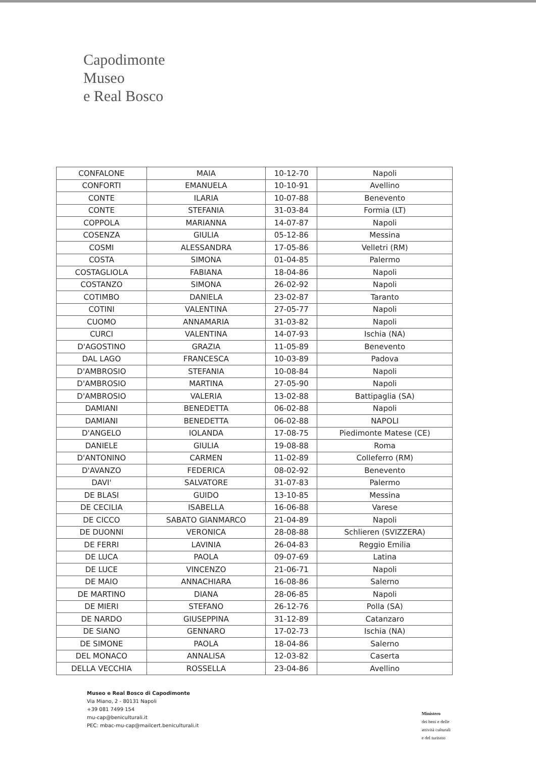Capodimonte
Museo
e Real Bosco
| CONFALONE | MAIA | 10-12-70 | Napoli |
| CONFORTI | EMANUELA | 10-10-91 | Avellino |
| CONTE | ILARIA | 10-07-88 | Benevento |
| CONTE | STEFANIA | 31-03-84 | Formia (LT) |
| COPPOLA | MARIANNA | 14-07-87 | Napoli |
| COSENZA | GIULIA | 05-12-86 | Messina |
| COSMI | ALESSANDRA | 17-05-86 | Velletri (RM) |
| COSTA | SIMONA | 01-04-85 | Palermo |
| COSTAGLIOLA | FABIANA | 18-04-86 | Napoli |
| COSTANZO | SIMONA | 26-02-92 | Napoli |
| COTIMBO | DANIELA | 23-02-87 | Taranto |
| COTINI | VALENTINA | 27-05-77 | Napoli |
| CUOMO | ANNAMARIA | 31-03-82 | Napoli |
| CURCI | VALENTINA | 14-07-93 | Ischia (NA) |
| D'AGOSTINO | GRAZIA | 11-05-89 | Benevento |
| DAL LAGO | FRANCESCA | 10-03-89 | Padova |
| D'AMBROSIO | STEFANIA | 10-08-84 | Napoli |
| D'AMBROSIO | MARTINA | 27-05-90 | Napoli |
| D'AMBROSIO | VALERIA | 13-02-88 | Battipaglia (SA) |
| DAMIANI | BENEDETTA | 06-02-88 | Napoli |
| DAMIANI | BENEDETTA | 06-02-88 | NAPOLI |
| D'ANGELO | IOLANDA | 17-08-75 | Piedimonte Matese (CE) |
| DANIELE | GIULIA | 19-08-88 | Roma |
| D'ANTONINO | CARMEN | 11-02-89 | Colleferro (RM) |
| D'AVANZO | FEDERICA | 08-02-92 | Benevento |
| DAVI' | SALVATORE | 31-07-83 | Palermo |
| DE BLASI | GUIDO | 13-10-85 | Messina |
| DE CECILIA | ISABELLA | 16-06-88 | Varese |
| DE CICCO | SABATO GIANMARCO | 21-04-89 | Napoli |
| DE DUONNI | VERONICA | 28-08-88 | Schlieren (SVIZZERA) |
| DE FERRI | LAVINIA | 26-04-83 | Reggio Emilia |
| DE LUCA | PAOLA | 09-07-69 | Latina |
| DE LUCE | VINCENZO | 21-06-71 | Napoli |
| DE MAIO | ANNACHIARA | 16-08-86 | Salerno |
| DE MARTINO | DIANA | 28-06-85 | Napoli |
| DE MIERI | STEFANO | 26-12-76 | Polla (SA) |
| DE NARDO | GIUSEPPINA | 31-12-89 | Catanzaro |
| DE SIANO | GENNARO | 17-02-73 | Ischia (NA) |
| DE SIMONE | PAOLA | 18-04-86 | Salerno |
| DEL MONACO | ANNALISA | 12-03-82 | Caserta |
| DELLA VECCHIA | ROSSELLA | 23-04-86 | Avellino |
Museo e Real Bosco di Capodimonte
Via Miano, 2 - 80131 Napoli
+39 081 7499 154
mu-cap@beniculturali.it
PEC: mbac-mu-cap@mailcert.beniculturali.it
Ministero
dei beni e delle
attività culturali
e del turismo